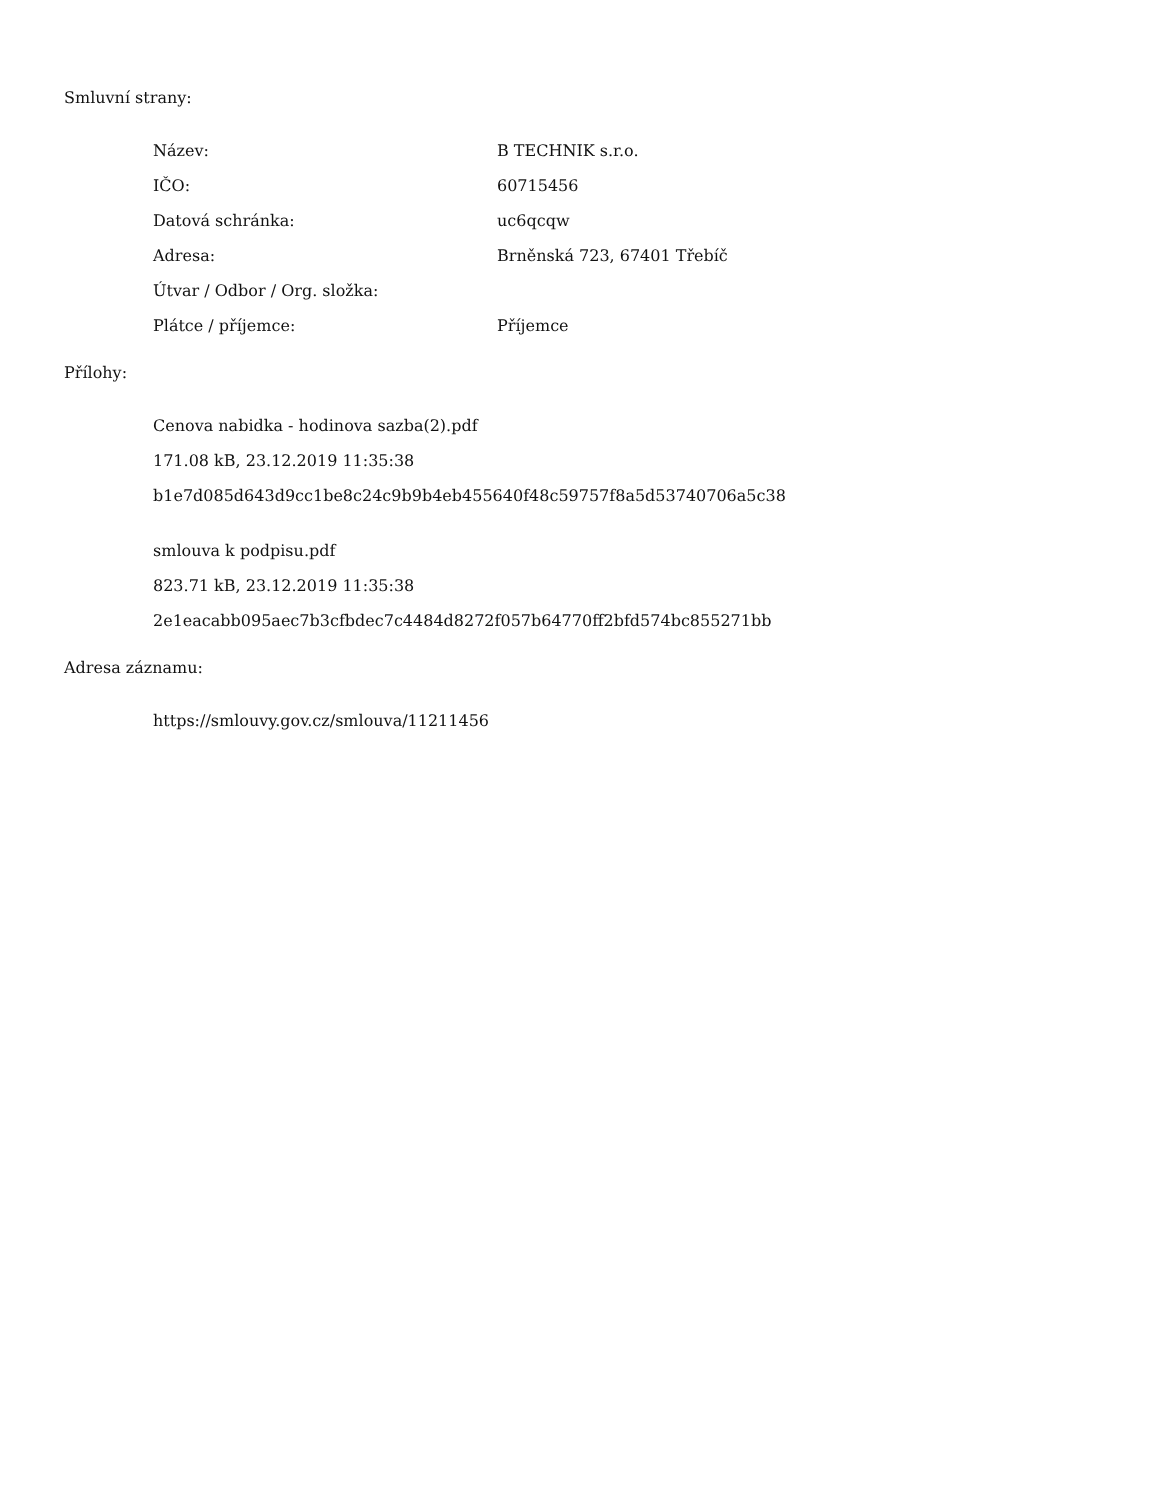Smluvní strany:
| Název: | B TECHNIK s.r.o. |
| IČO: | 60715456 |
| Datová schránka: | uc6qcqw |
| Adresa: | Brněnská 723, 67401 Třebíč |
| Útvar / Odbor / Org. složka: | |
| Plátce / příjemce: | Příjemce |
Přílohy:
Cenova nabidka - hodinova sazba(2).pdf
171.08 kB, 23.12.2019 11:35:38
b1e7d085d643d9cc1be8c24c9b9b4eb455640f48c59757f8a5d53740706a5c38
smlouva k podpisu.pdf
823.71 kB, 23.12.2019 11:35:38
2e1eacabb095aec7b3cfbdec7c4484d8272f057b64770ff2bfd574bc855271bb
Adresa záznamu:
https://smlouvy.gov.cz/smlouva/11211456